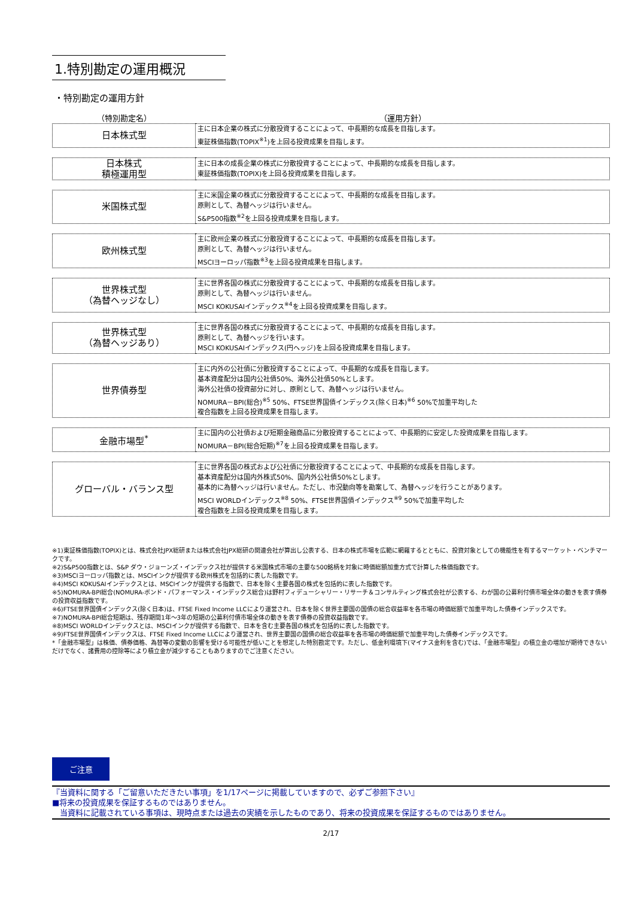1.特別勘定の運用概況
・特別勘定の運用方針
（特別勘定名） （運用方針）
| 日本株式型 | 主に日本企業の株式に分散投資することによって、中長期的な成長を目指します。 東証株価指数(TOPIX<sup>※1</sup>)を上回る投資成果を目指します。 |
| 日本株式 積極運用型 | 主に日本の成長企業の株式に分散投資することによって、中長期的な成長を目指します。 東証株価指数(TOPIX)を上回る投資成果を目指します。 |
| 米国株式型 | 主に米国企業の株式に分散投資することによって、中長期的な成長を目指します。 原則として、為替ヘッジは行いません。 S&P500指数<sup>※2</sup>を上回る投資成果を目指します。 |
| 欧州株式型 | 主に欧州企業の株式に分散投資することによって、中長期的な成長を目指します。 原則として、為替ヘッジは行いません。 MSCIヨーロッパ指数<sup>※3</sup>を上回る投資成果を目指します。 |
| 世界株式型 （為替ヘッジなし） | 主に世界各国の株式に分散投資することによって、中長期的な成長を目指します。 原則として、為替ヘッジは行いません。 MSCI KOKUSAIインデックス<sup>※4</sup>を上回る投資成果を目指します。 |
| 世界株式型 （為替ヘッジあり） | 主に世界各国の株式に分散投資することによって、中長期的な成長を目指します。 原則として、為替ヘッジを行います。 MSCI KOKUSAIインデックス(円ヘッジ)を上回る投資成果を目指します。 |
| 世界債券型 | 主に内外の公社債に分散投資することによって、中長期的な成長を目指します。 基本資産配分は国内公社債50%、海外公社債50%とします。 海外公社債の投資部分に対し、原則として、為替ヘッジは行いません。 NOMURA－BPI(総合)<sup>※5</sup> 50%、FTSE世界国債インデックス(除く日本)<sup>※6</sup> 50%で加重平均した 複合指数を上回る投資成果を目指します。 |
| 金融市場型<sup>*</sup> | 主に国内の公社債および短期金融商品に分散投資することによって、中長期的に安定した投資成果を目指します。 NOMURA－BPI(総合短期)<sup>※7</sup>を上回る投資成果を目指します。 |
| グローバル・バランス型 | 主に世界各国の株式および公社債に分散投資することによって、中長期的な成長を目指します。 基本資産配分は国内外株式50%、国内外公社債50%とします。 基本的に為替ヘッジは行いません。ただし、市況動向等を勘案して、為替ヘッジを行うことがあります。 MSCI WORLDインデックス<sup>※8</sup> 50%、FTSE世界国債インデックス<sup>※9</sup> 50%で加重平均した 複合指数を上回る投資成果を目指します。 |
※1)東証株価指数(TOPIX)とは、株式会社JPX総研または株式会社JPX総研の関連会社が算出し公表する、日本の株式市場を広範に網羅するとともに、投資対象としての機能性を有するマーケット・ベンチマークです。
※2)S&P500指数とは、S&P ダウ・ジョーンズ・インデックス社が提供する米国株式市場の主要な500銘柄を対象に時価総額加重方式で計算した株価指数です。
※3)MSCIヨーロッパ指数とは、MSCIインクが提供する欧州株式を包括的に表した指数です。
※4)MSCI KOKUSAIインデックスとは、MSCIインクが提供する指数で、日本を除く主要各国の株式を包括的に表した指数です。
※5)NOMURA-BPI総合(NOMURA-ボンド・パフォーマンス・インデックス総合)は野村フィデューシャリー・リサーチ＆コンサルティング株式会社が公表する、わが国の公募利付債市場全体の動きを表す債券の投資収益指数です。
※6)FTSE世界国債インデックス(除く日本)は、FTSE Fixed Income LLCにより運営され、日本を除く世界主要国の国債の総合収益率を各市場の時価総額で加重平均した債券インデックスです。
※7)NOMURA-BPI総合短期は、残存期間1年～3年の短期の公募利付債市場全体の動きを表す債券の投資収益指数です。
※8)MSCI WORLDインデックスとは、MSCIインクが提供する指数で、日本を含む主要各国の株式を包括的に表した指数です。
※9)FTSE世界国債インデックスは、FTSE Fixed Income LLCにより運営され、世界主要国の国債の総合収益率を各市場の時価総額で加重平均した債券インデックスです。
*「金融市場型」は株価、債券価格、為替等の変動の影響を受ける可能性が低いことを想定した特別勘定です。ただし、低金利環境下(マイナス金利を含む)では、「金融市場型」の積立金の増加が期待できないだけでなく、諸費用の控除等により積立金が減少することもありますのでご注意ください。
ご注意
『当資料に関する「ご留意いただきたい事項」を1/17ページに掲載していますので、必ずご参照下さい』
■将来の投資成果を保証するものではありません。
　当資料に記載されている事項は、現時点または過去の実績を示したものであり、将来の投資成果を保証するものではありません。
2/17